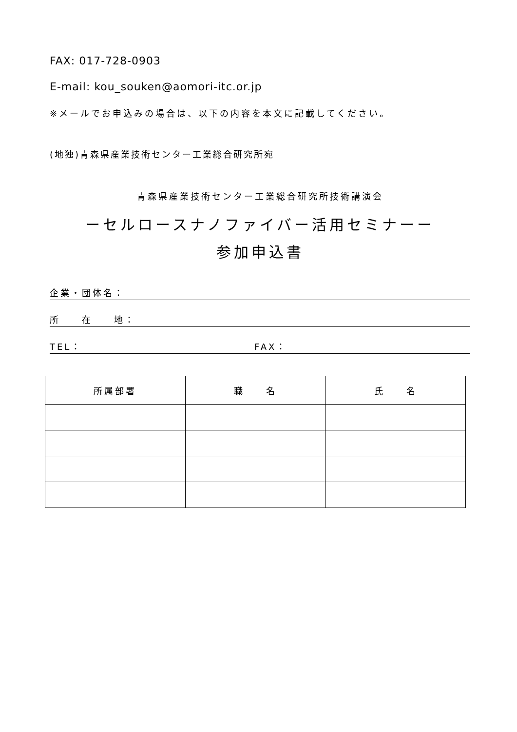FAX: 017-728-0903
E-mail: kou_souken@aomori-itc.or.jp
※メールでお申込みの場合は、以下の内容を本文に記載してください。
(地独)青森県産業技術センター工業総合研究所宛
青森県産業技術センター工業総合研究所技術講演会
ーセルロースナノファイバー活用セミナーー
参加申込書
企業・団体名：
所　　在　　地：
TEL： FAX：
| 所属部署 | 職 名 | 氏 名 |
| --- | --- | --- |